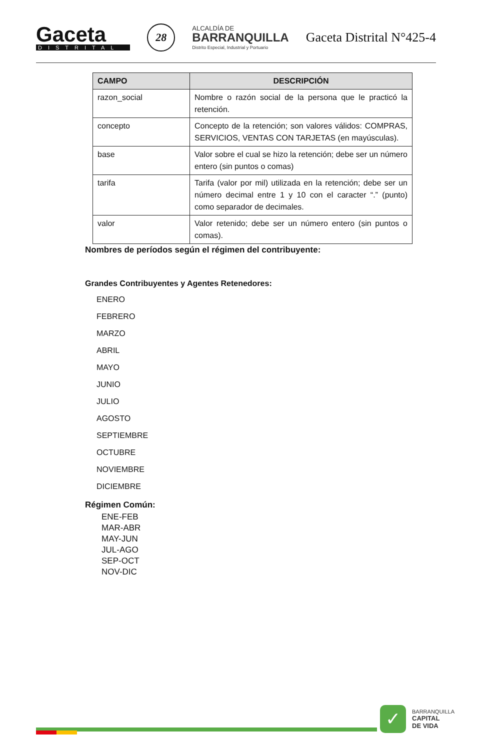Gaceta
DISTRITAL
28
ALCALDÍA DE
BARRANQUILLA
Distrito Especial, Industrial y Portuario
Gaceta Distrital N°425-4
| CAMPO | DESCRIPCIÓN |
| --- | --- |
| razon_social | Nombre o razón social de la persona que le practicó la retención. |
| concepto | Concepto de la retención; son valores válidos: COMPRAS, SERVICIOS, VENTAS CON TARJETAS (en mayúsculas). |
| base | Valor sobre el cual se hizo la retención; debe ser un número entero (sin puntos o comas) |
| tarifa | Tarifa (valor por mil) utilizada en la retención; debe ser un número decimal entre 1 y 10 con el caracter “.” (punto) como separador de decimales. |
| valor | Valor retenido; debe ser un número entero (sin puntos o comas). |
Nombres de períodos según el régimen del contribuyente:
Grandes Contribuyentes y Agentes Retenedores:
ENERO
FEBRERO
MARZO
ABRIL
MAYO
JUNIO
JULIO
AGOSTO
SEPTIEMBRE
OCTUBRE
NOVIEMBRE
DICIEMBRE
Régimen Común:
ENE-FEB
MAR-ABR
MAY-JUN
JUL-AGO
SEP-OCT
NOV-DIC
✓
BARRANQUILLA
CAPITAL
DE VIDA